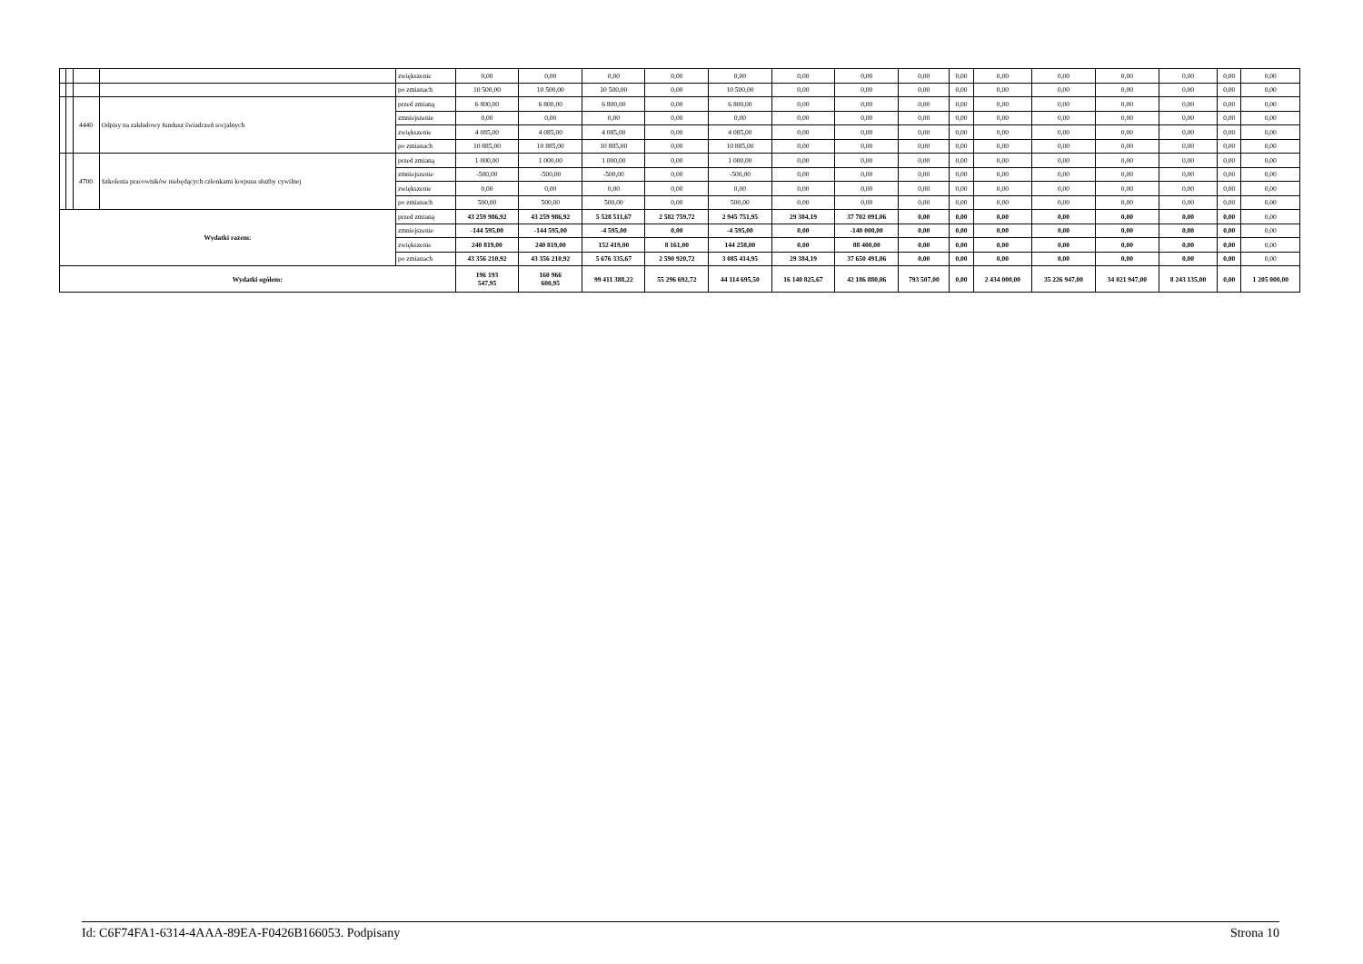| | | | | zwiększenie | 0,00 | 0,00 | 0,00 | 0,00 | 0,00 | 0,00 | 0,00 | 0,00 | 0,00 | 0,00 | 0,00 | 0,00 | 0,00 | 0,00 | 0,00 |
| | | | | po zmianach | 10 500,00 | 10 500,00 | 10 500,00 | 0,00 | 10 500,00 | 0,00 | 0,00 | 0,00 | 0,00 | 0,00 | 0,00 | 0,00 | 0,00 | 0,00 | 0,00 |
| | | 4440 | Odpisy na zakładowy fundusz świadczeń socjalnych | przed zmianą | 6 800,00 | 6 800,00 | 6 800,00 | 0,00 | 6 800,00 | 0,00 | 0,00 | 0,00 | 0,00 | 0,00 | 0,00 | 0,00 | 0,00 | 0,00 | 0,00 |
| | | | | zmniejszenie | 0,00 | 0,00 | 0,00 | 0,00 | 0,00 | 0,00 | 0,00 | 0,00 | 0,00 | 0,00 | 0,00 | 0,00 | 0,00 | 0,00 | 0,00 |
| | | | | zwiększenie | 4 085,00 | 4 085,00 | 4 085,00 | 0,00 | 4 085,00 | 0,00 | 0,00 | 0,00 | 0,00 | 0,00 | 0,00 | 0,00 | 0,00 | 0,00 | 0,00 |
| | | | | po zmianach | 10 885,00 | 10 885,00 | 10 885,00 | 0,00 | 10 885,00 | 0,00 | 0,00 | 0,00 | 0,00 | 0,00 | 0,00 | 0,00 | 0,00 | 0,00 | 0,00 |
| | | 4700 | Szkolenia pracowników niebędących członkami korpusu służby cywilnej | przed zmianą | 1 000,00 | 1 000,00 | 1 000,00 | 0,00 | 1 000,00 | 0,00 | 0,00 | 0,00 | 0,00 | 0,00 | 0,00 | 0,00 | 0,00 | 0,00 | 0,00 |
| | | | | zmniejszenie | -500,00 | -500,00 | -500,00 | 0,00 | -500,00 | 0,00 | 0,00 | 0,00 | 0,00 | 0,00 | 0,00 | 0,00 | 0,00 | 0,00 | 0,00 |
| | | | | zwiększenie | 0,00 | 0,00 | 0,00 | 0,00 | 0,00 | 0,00 | 0,00 | 0,00 | 0,00 | 0,00 | 0,00 | 0,00 | 0,00 | 0,00 | 0,00 |
| | | | | po zmianach | 500,00 | 500,00 | 500,00 | 0,00 | 500,00 | 0,00 | 0,00 | 0,00 | 0,00 | 0,00 | 0,00 | 0,00 | 0,00 | 0,00 | 0,00 |
| Wydatki razem: | | | | przed zmianą | 43 259 986,92 | 43 259 986,92 | 5 528 511,67 | 2 582 759,72 | 2 945 751,95 | 29 384,19 | 37 702 091,06 | 0,00 | 0,00 | 0,00 | 0,00 | 0,00 | 0,00 | 0,00 | 0,00 |
| | | | | zmniejszenie | -144 595,00 | -144 595,00 | -4 595,00 | 0,00 | -4 595,00 | 0,00 | -140 000,00 | 0,00 | 0,00 | 0,00 | 0,00 | 0,00 | 0,00 | 0,00 | 0,00 |
| | | | | zwiększenie | 240 819,00 | 240 819,00 | 152 419,00 | 8 161,00 | 144 258,00 | 0,00 | 88 400,00 | 0,00 | 0,00 | 0,00 | 0,00 | 0,00 | 0,00 | 0,00 | 0,00 |
| | | | | po zmianach | 43 356 210,92 | 43 356 210,92 | 5 676 335,67 | 2 590 920,72 | 3 085 414,95 | 29 384,19 | 37 650 491,06 | 0,00 | 0,00 | 0,00 | 0,00 | 0,00 | 0,00 | 0,00 | 0,00 |
| Wydatki ogółem: | | | | | 196 193 547,95 | 160 966 600,95 | 99 411 388,22 | 55 296 692,72 | 44 114 695,50 | 16 140 825,67 | 42 186 880,06 | 793 507,00 | 0,00 | 2 434 000,00 | 35 226 947,00 | 34 021 947,00 | 8 243 135,00 | 0,00 | 1 205 000,00 |
Id: C6F74FA1-6314-4AAA-89EA-F0426B166053. Podpisany Strona 10